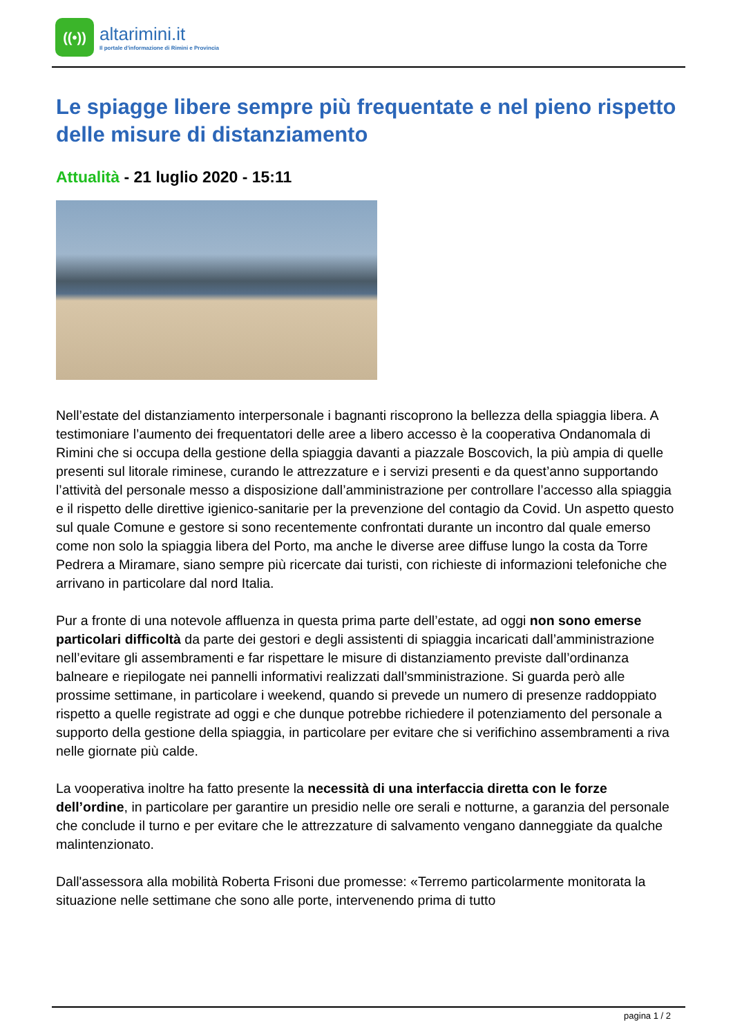((•))
altarimini.it
Il portale d'informazione di Rimini e Provincia
Le spiagge libere sempre più frequentate e nel pieno rispetto delle misure di distanziamento
Attualità - 21 luglio 2020 - 15:11
Nell’estate del distanziamento interpersonale i bagnanti riscoprono la bellezza della spiaggia libera. A testimoniare l’aumento dei frequentatori delle aree a libero accesso è la cooperativa Ondanomala di Rimini che si occupa della gestione della spiaggia davanti a piazzale Boscovich, la più ampia di quelle presenti sul litorale riminese, curando le attrezzature e i servizi presenti e da quest’anno supportando l’attività del personale messo a disposizione dall’amministrazione per controllare l’accesso alla spiaggia e il rispetto delle direttive igienico-sanitarie per la prevenzione del contagio da Covid. Un aspetto questo sul quale Comune e gestore si sono recentemente confrontati durante un incontro dal quale emerso come non solo la spiaggia libera del Porto, ma anche le diverse aree diffuse lungo la costa da Torre Pedrera a Miramare, siano sempre più ricercate dai turisti, con richieste di informazioni telefoniche che arrivano in particolare dal nord Italia.
Pur a fronte di una notevole affluenza in questa prima parte dell’estate, ad oggi non sono emerse particolari difficoltà da parte dei gestori e degli assistenti di spiaggia incaricati dall’amministrazione nell’evitare gli assembramenti e far rispettare le misure di distanziamento previste dall’ordinanza balneare e riepilogate nei pannelli informativi realizzati dall’smministrazione. Si guarda però alle prossime settimane, in particolare i weekend, quando si prevede un numero di presenze raddoppiato rispetto a quelle registrate ad oggi e che dunque potrebbe richiedere il potenziamento del personale a supporto della gestione della spiaggia, in particolare per evitare che si verifichino assembramenti a riva nelle giornate più calde.
La vooperativa inoltre ha fatto presente la necessità di una interfaccia diretta con le forze dell’ordine, in particolare per garantire un presidio nelle ore serali e notturne, a garanzia del personale che conclude il turno e per evitare che le attrezzature di salvamento vengano danneggiate da qualche malintenzionato.
Dall'assessora alla mobilità Roberta Frisoni due promesse: «Terremo particolarmente monitorata la situazione nelle settimane che sono alle porte, intervenendo prima di tutto
pagina 1 / 2